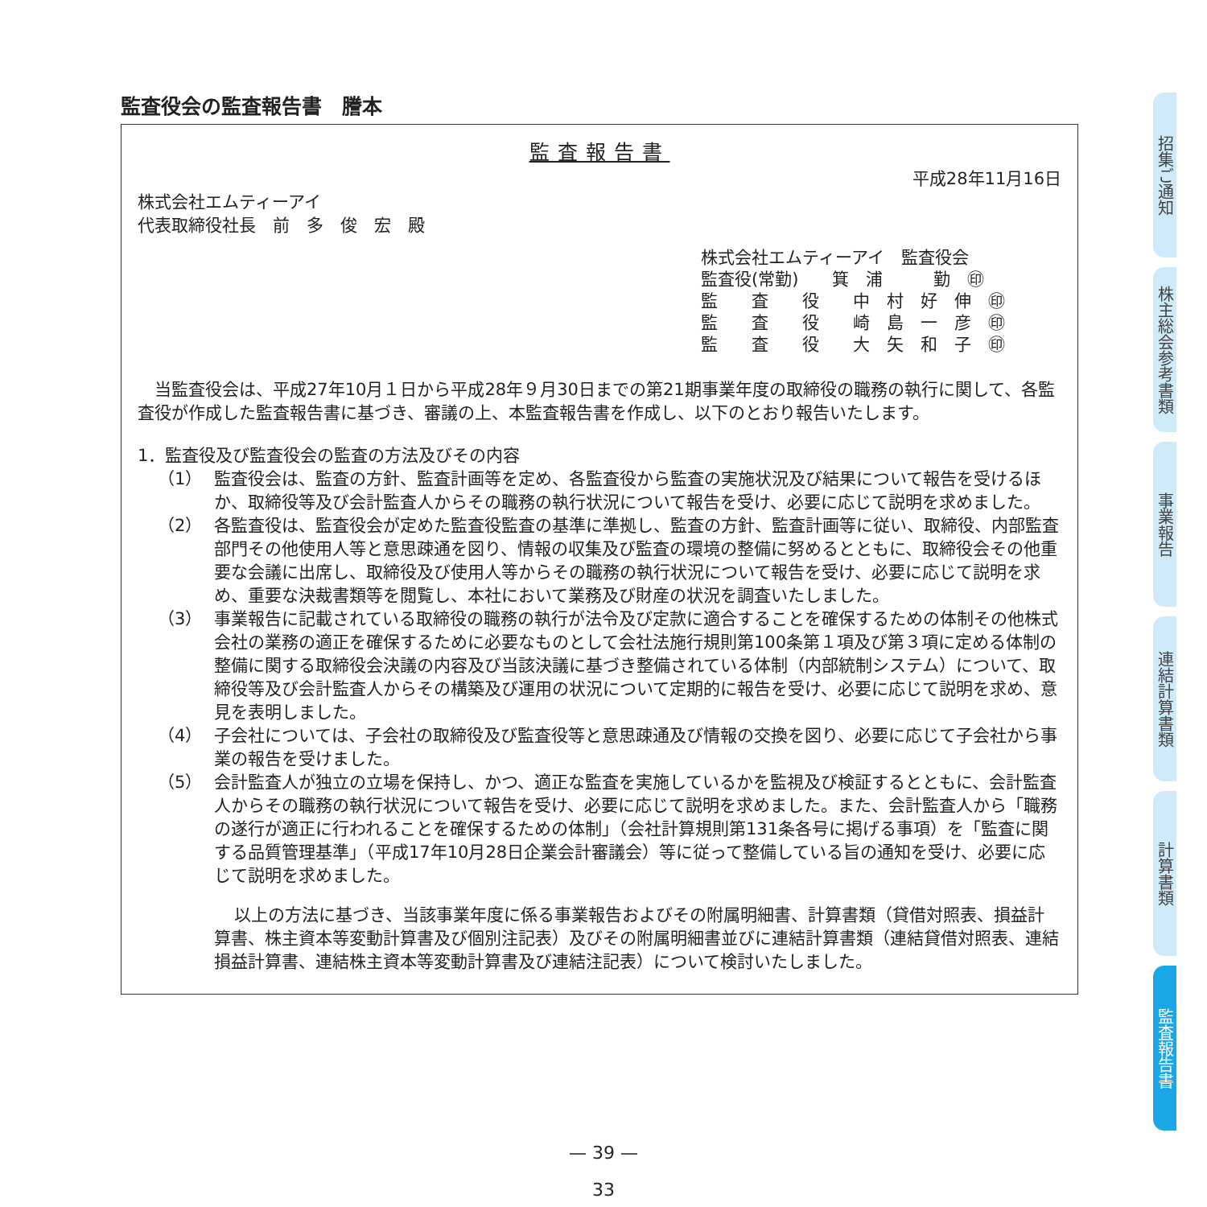監査役会の監査報告書　謄本
監査報告書
平成28年11月16日
株式会社エムティーアイ
代表取締役社長　前　多　俊　宏　殿
株式会社エムティーアイ　監査役会
監査役(常勤)　　箕　浦　　　勤　㊞
監　　査　　役　　中　村　好　伸　㊞
監　　査　　役　　崎　島　一　彦　㊞
監　　査　　役　　大　矢　和　子　㊞
当監査役会は、平成27年10月１日から平成28年９月30日までの第21期事業年度の取締役の職務の執行に関して、各監査役が作成した監査報告書に基づき、審議の上、本監査報告書を作成し、以下のとおり報告いたします。
1．監査役及び監査役会の監査の方法及びその内容
（1） 監査役会は、監査の方針、監査計画等を定め、各監査役から監査の実施状況及び結果について報告を受けるほか、取締役等及び会計監査人からその職務の執行状況について報告を受け、必要に応じて説明を求めました。
（2） 各監査役は、監査役会が定めた監査役監査の基準に準拠し、監査の方針、監査計画等に従い、取締役、内部監査部門その他使用人等と意思疎通を図り、情報の収集及び監査の環境の整備に努めるとともに、取締役会その他重要な会議に出席し、取締役及び使用人等からその職務の執行状況について報告を受け、必要に応じて説明を求め、重要な決裁書類等を閲覧し、本社において業務及び財産の状況を調査いたしました。
（3） 事業報告に記載されている取締役の職務の執行が法令及び定款に適合することを確保するための体制その他株式会社の業務の適正を確保するために必要なものとして会社法施行規則第100条第１項及び第３項に定める体制の整備に関する取締役会決議の内容及び当該決議に基づき整備されている体制（内部統制システム）について、取締役等及び会計監査人からその構築及び運用の状況について定期的に報告を受け、必要に応じて説明を求め、意見を表明しました。
（4） 子会社については、子会社の取締役及び監査役等と意思疎通及び情報の交換を図り、必要に応じて子会社から事業の報告を受けました。
（5） 会計監査人が独立の立場を保持し、かつ、適正な監査を実施しているかを監視及び検証するとともに、会計監査人からその職務の執行状況について報告を受け、必要に応じて説明を求めました。また、会計監査人から「職務の遂行が適正に行われることを確保するための体制」（会社計算規則第131条各号に掲げる事項）を「監査に関する品質管理基準」（平成17年10月28日企業会計審議会）等に従って整備している旨の通知を受け、必要に応じて説明を求めました。
以上の方法に基づき、当該事業年度に係る事業報告およびその附属明細書、計算書類（貸借対照表、損益計算書、株主資本等変動計算書及び個別注記表）及びその附属明細書並びに連結計算書類（連結貸借対照表、連結損益計算書、連結株主資本等変動計算書及び連結注記表）について検討いたしました。
— 39 —
33
招集ご通知
株主総会参考書類
事業報告
連結計算書類
計算書類
監査報告書